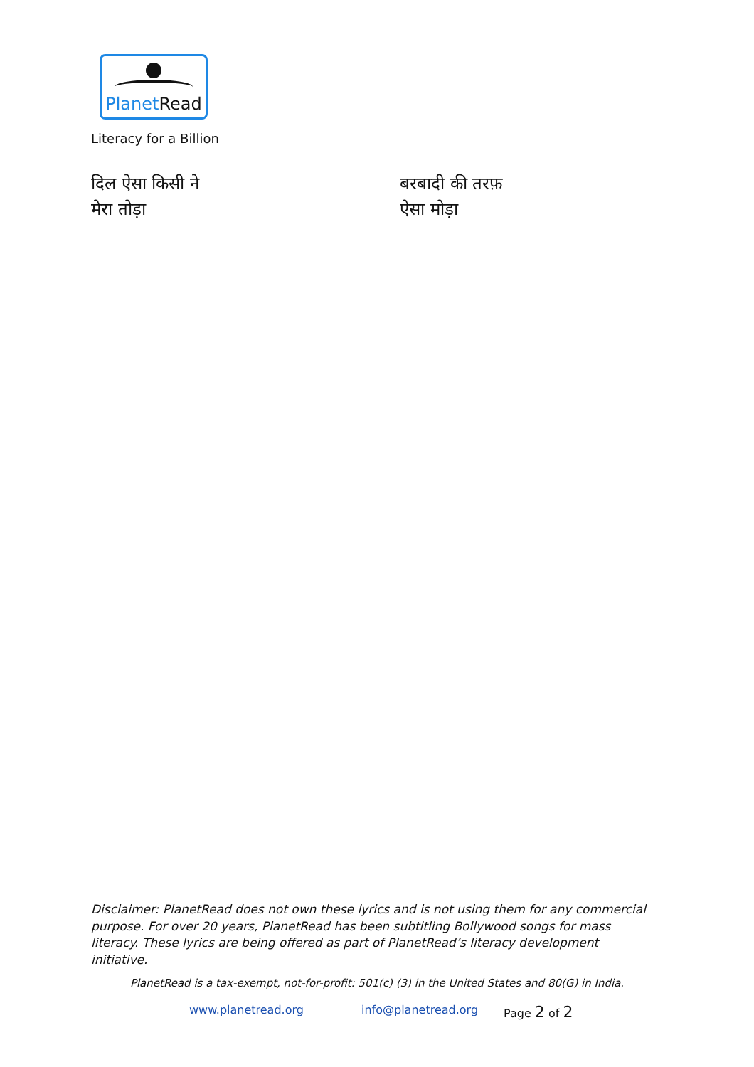Planet Read
Literacy for a Billion
दिल ऐसा किसी ने
मेरा तोड़ा
बरबादी की तरफ़
ऐसा मोड़ा
Disclaimer: PlanetRead does not own these lyrics and is not using them for any commercial purpose. For over 20 years, PlanetRead has been subtitling Bollywood songs for mass literacy. These lyrics are being offered as part of PlanetRead’s literacy development initiative.
PlanetRead is a tax-exempt, not-for-profit: 501(c) (3) in the United States and 80(G) in India.
www.planetread.org info@planetread.org Page 2 of 2